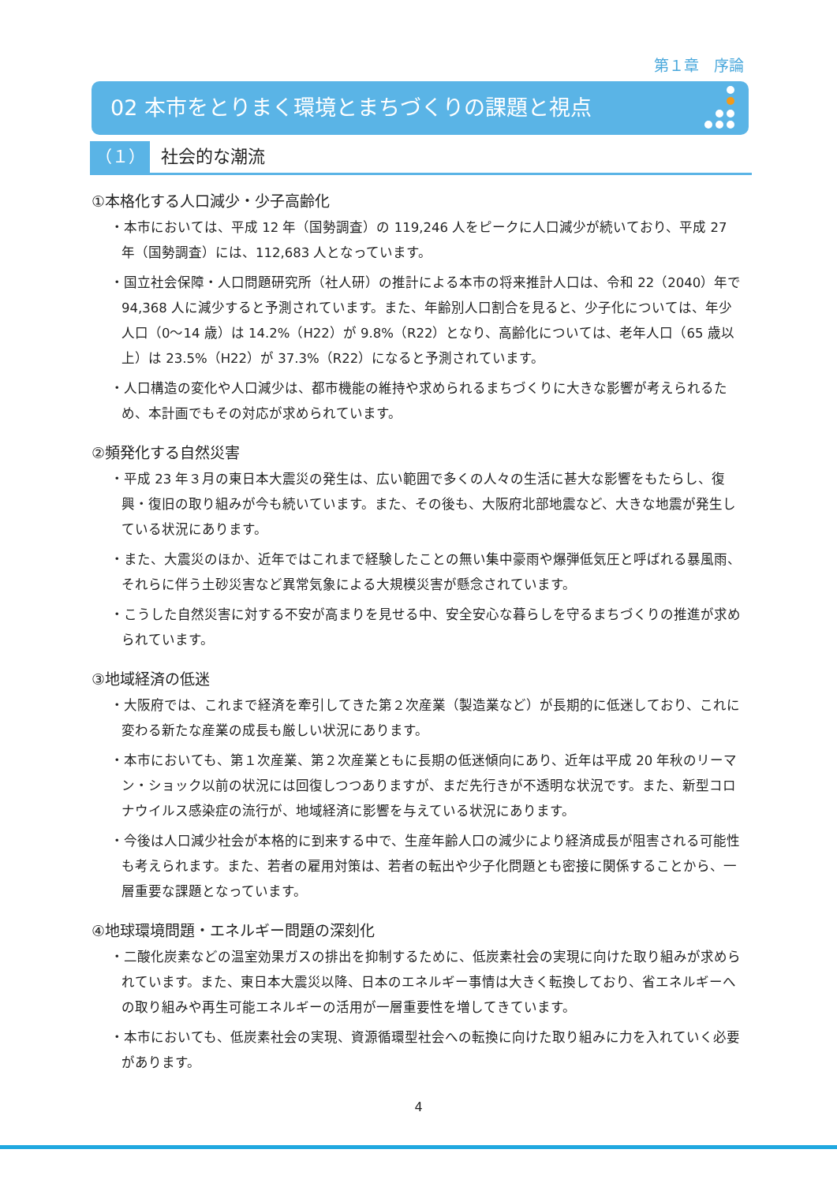第１章　序論
02 本市をとりまく環境とまちづくりの課題と視点
（１） 社会的な潮流
①本格化する人口減少・少子高齢化
・本市においては、平成 12 年（国勢調査）の 119,246 人をピークに人口減少が続いており、平成 27 年（国勢調査）には、112,683 人となっています。
・国立社会保障・人口問題研究所（社人研）の推計による本市の将来推計人口は、令和 22（2040）年で 94,368 人に減少すると予測されています。また、年齢別人口割合を見ると、少子化については、年少人口（0～14 歳）は 14.2%（H22）が 9.8%（R22）となり、高齢化については、老年人口（65 歳以上）は 23.5%（H22）が 37.3%（R22）になると予測されています。
・人口構造の変化や人口減少は、都市機能の維持や求められるまちづくりに大きな影響が考えられるため、本計画でもその対応が求められています。
②頻発化する自然災害
・平成 23 年３月の東日本大震災の発生は、広い範囲で多くの人々の生活に甚大な影響をもたらし、復興・復旧の取り組みが今も続いています。また、その後も、大阪府北部地震など、大きな地震が発生している状況にあります。
・また、大震災のほか、近年ではこれまで経験したことの無い集中豪雨や爆弾低気圧と呼ばれる暴風雨、それらに伴う土砂災害など異常気象による大規模災害が懸念されています。
・こうした自然災害に対する不安が高まりを見せる中、安全安心な暮らしを守るまちづくりの推進が求められています。
③地域経済の低迷
・大阪府では、これまで経済を牽引してきた第２次産業（製造業など）が長期的に低迷しており、これに変わる新たな産業の成長も厳しい状況にあります。
・本市においても、第１次産業、第２次産業ともに長期の低迷傾向にあり、近年は平成 20 年秋のリーマン・ショック以前の状況には回復しつつありますが、まだ先行きが不透明な状況です。また、新型コロナウイルス感染症の流行が、地域経済に影響を与えている状況にあります。
・今後は人口減少社会が本格的に到来する中で、生産年齢人口の減少により経済成長が阻害される可能性も考えられます。また、若者の雇用対策は、若者の転出や少子化問題とも密接に関係することから、一層重要な課題となっています。
④地球環境問題・エネルギー問題の深刻化
・二酸化炭素などの温室効果ガスの排出を抑制するために、低炭素社会の実現に向けた取り組みが求められています。また、東日本大震災以降、日本のエネルギー事情は大きく転換しており、省エネルギーへの取り組みや再生可能エネルギーの活用が一層重要性を増してきています。
・本市においても、低炭素社会の実現、資源循環型社会への転換に向けた取り組みに力を入れていく必要があります。
4